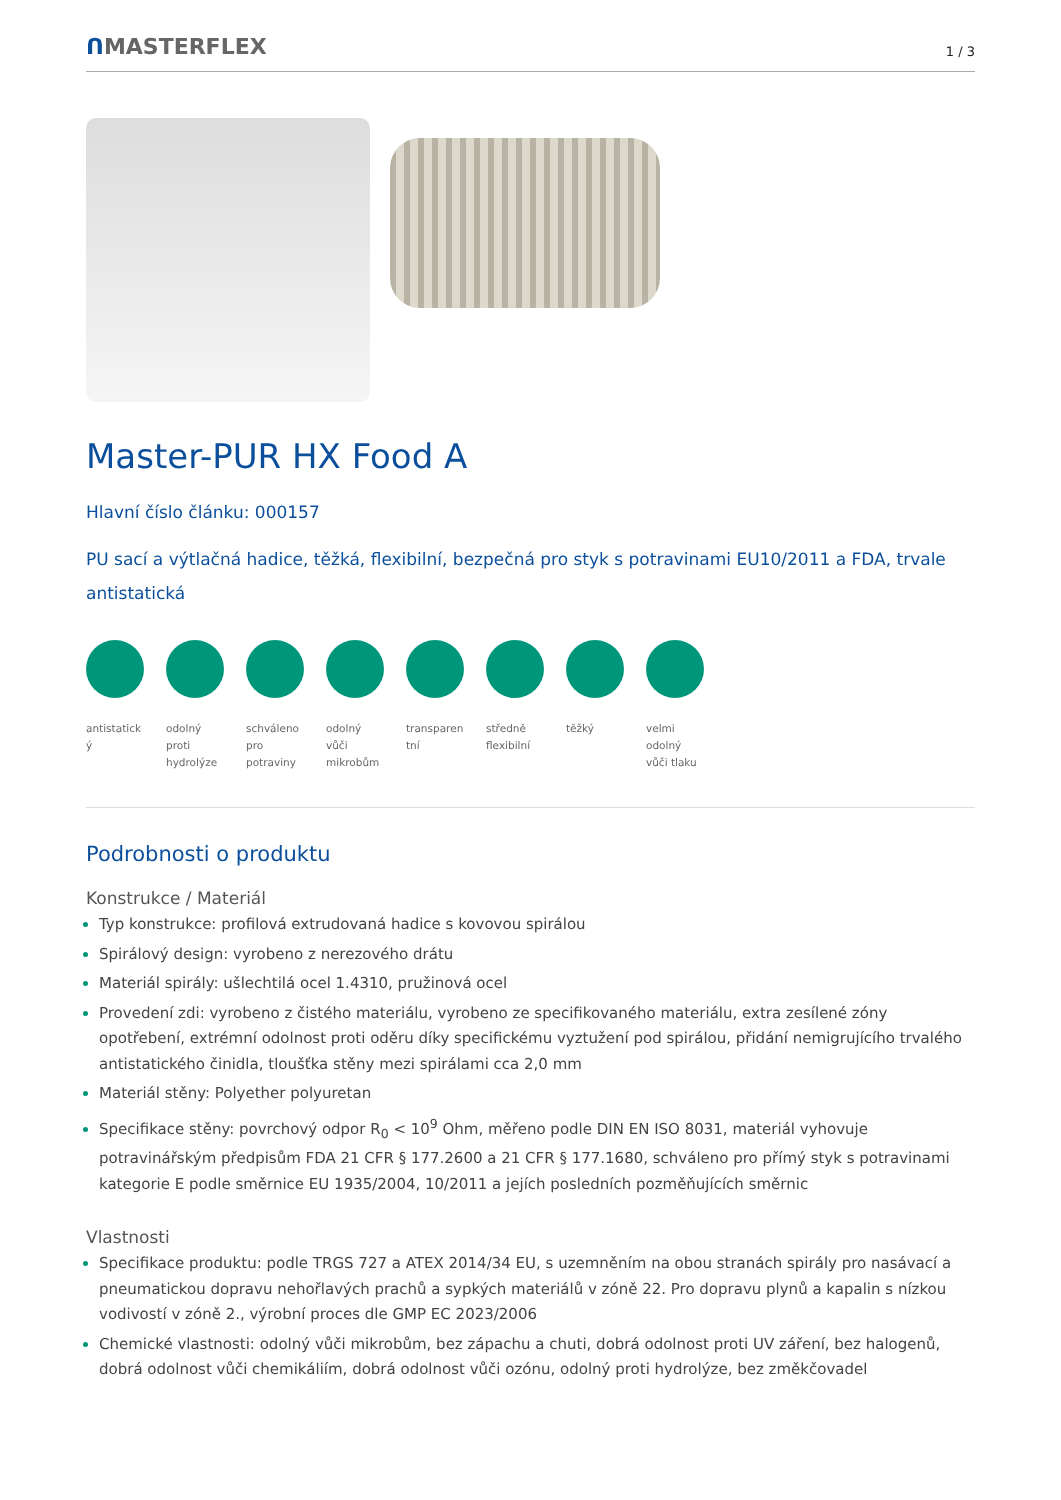ᑎMASTERFLEX
1 / 3
Master-PUR HX Food A
Hlavní číslo článku: 000157
PU sací a výtlačná hadice, těžká, flexibilní, bezpečná pro styk s potravinami EU10/2011 a FDA, trvale antistatická
antistatick ý
odolný proti hydrolýze
schváleno pro potraviny
odolný vůči mikrobům
transparen tní
středně flexibilní
těžký velmi odolný vůči tlaku
Podrobnosti o produktu
Konstrukce / Materiál
Typ konstrukce: profilová extrudovaná hadice s kovovou spirálou
Spirálový design: vyrobeno z nerezového drátu
Materiál spirály: ušlechtilá ocel 1.4310, pružinová ocel
Provedení zdi: vyrobeno z čistého materiálu, vyrobeno ze specifikovaného materiálu, extra zesílené zóny opotřebení, extrémní odolnost proti oděru díky specifickému vyztužení pod spirálou, přidání nemigrujícího trvalého antistatického činidla, tloušťka stěny mezi spirálami cca 2,0 mm
Materiál stěny: Polyether polyuretan
Specifikace stěny: povrchový odpor R<sub>0</sub> < 10<sup>9</sup> Ohm, měřeno podle DIN EN ISO 8031, materiál vyhovuje potravinářským předpisům FDA 21 CFR § 177.2600 a 21 CFR § 177.1680, schváleno pro přímý styk s potravinami kategorie E podle směrnice EU 1935/2004, 10/2011 a jejích posledních pozměňujících směrnic
Vlastnosti
Specifikace produktu: podle TRGS 727 a ATEX 2014/34 EU, s uzemněním na obou stranách spirály pro nasávací a pneumatickou dopravu nehořlavých prachů a sypkých materiálů v zóně 22. Pro dopravu plynů a kapalin s nízkou vodivostí v zóně 2., výrobní proces dle GMP EC 2023/2006
Chemické vlastnosti: odolný vůči mikrobům, bez zápachu a chuti, dobrá odolnost proti UV záření, bez halogenů, dobrá odolnost vůči chemikáliím, dobrá odolnost vůči ozónu, odolný proti hydrolýze, bez změkčovadel